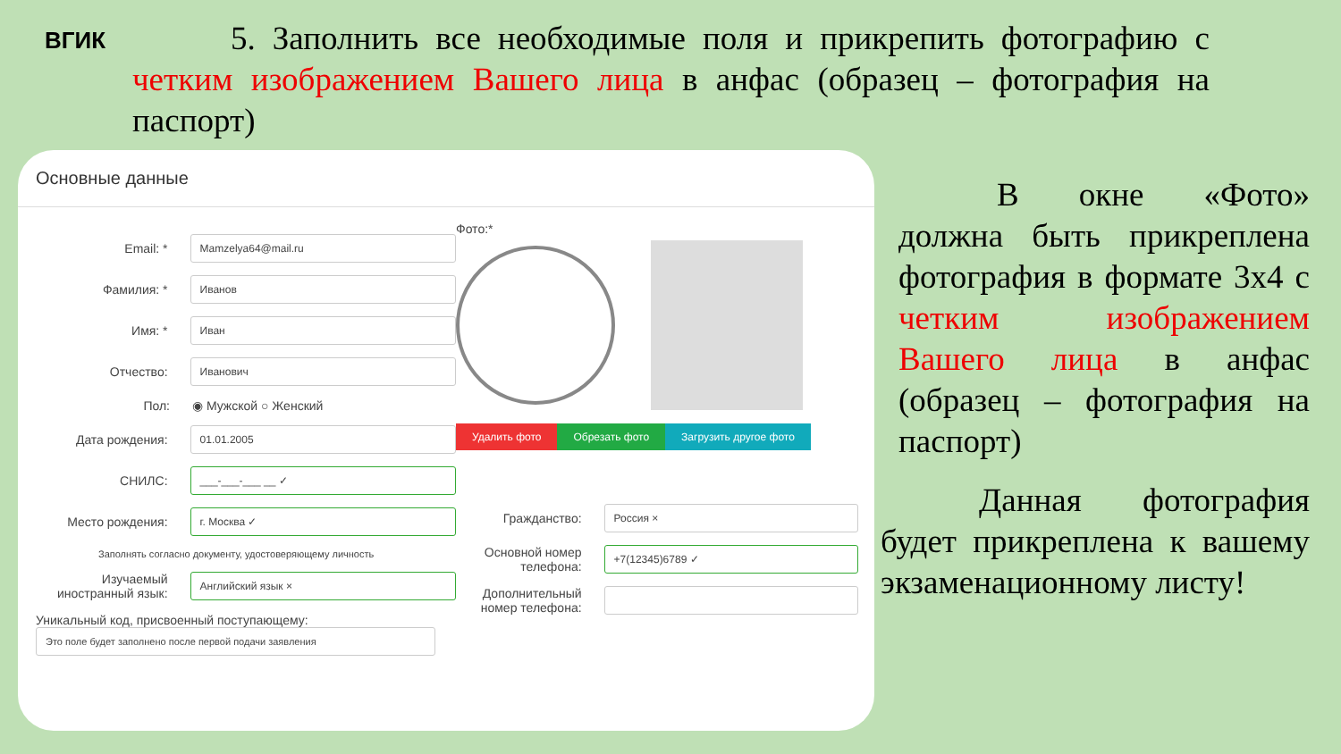ВГИК
5. Заполнить все необходимые поля и прикрепить фотографию с четким изображением Вашего лица в анфас (образец – фотография на паспорт)
Основные данные
Email: *
Mamzelya64@mail.ru
Фамилия: *
Иванов
Имя: *
Иван
Отчество:
Иванович
Пол: ◉ Мужской ○ Женский
Дата рождения:
01.01.2005
СНИЛС:
___-___-___ __ ✓
Место рождения:
г. Москва ✓
Заполнять согласно документу, удостоверяющему личность
Изучаемый иностранный язык:
Английский язык ×
Уникальный код, присвоенный поступающему:
Это поле будет заполнено после первой подачи заявления
Фото:*
Удалить фото Обрезать фото Загрузить другое фото
Гражданство:
Россия ×
Основной номер телефона:
+7(12345)6789 ✓
Дополнительный номер телефона:
В окне «Фото» должна быть прикреплена фотография в формате 3х4 с четким изображением Вашего лица в анфас (образец – фотография на паспорт)
Данная фотография будет прикреплена к вашему экзаменационному листу!